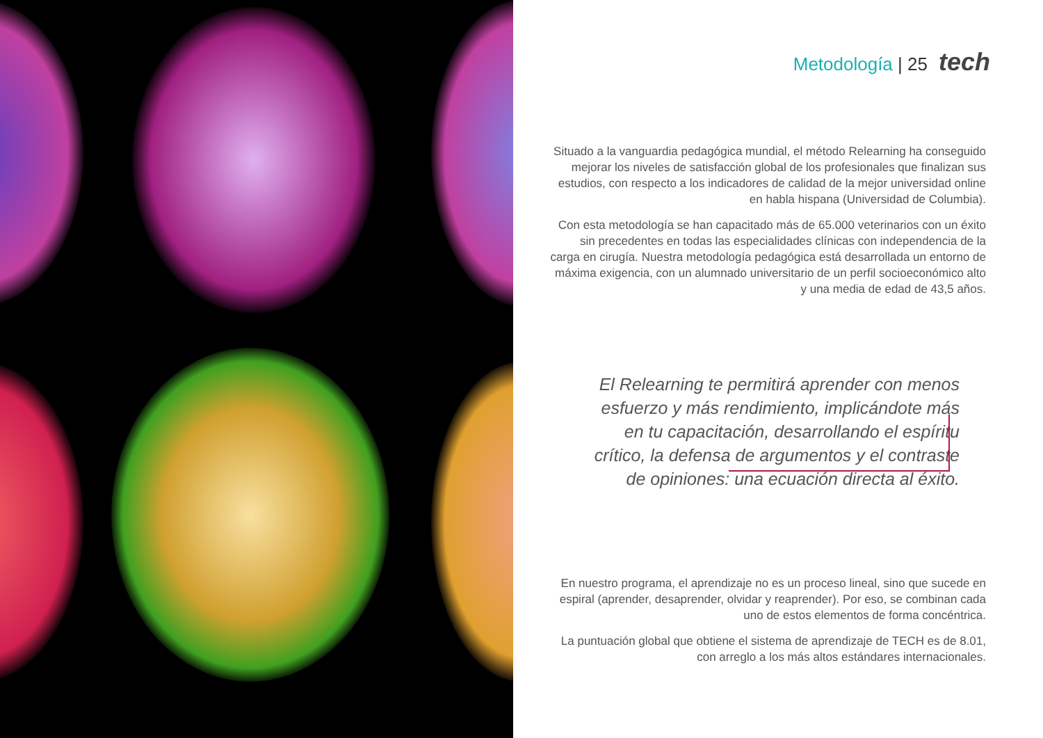Metodología | 25 tech
Situado a la vanguardia pedagógica mundial, el método Relearning ha conseguido mejorar los niveles de satisfacción global de los profesionales que finalizan sus estudios, con respecto a los indicadores de calidad de la mejor universidad online en habla hispana (Universidad de Columbia).
Con esta metodología se han capacitado más de 65.000 veterinarios con un éxito sin precedentes en todas las especialidades clínicas con independencia de la carga en cirugía. Nuestra metodología pedagógica está desarrollada un entorno de máxima exigencia, con un alumnado universitario de un perfil socioeconómico alto y una media de edad de 43,5 años.
El Relearning te permitirá aprender con menos esfuerzo y más rendimiento, implicándote más en tu capacitación, desarrollando el espíritu crítico, la defensa de argumentos y el contraste de opiniones: una ecuación directa al éxito.
En nuestro programa, el aprendizaje no es un proceso lineal, sino que sucede en espiral (aprender, desaprender, olvidar y reaprender). Por eso, se combinan cada uno de estos elementos de forma concéntrica.
La puntuación global que obtiene el sistema de aprendizaje de TECH es de 8.01, con arreglo a los más altos estándares internacionales.